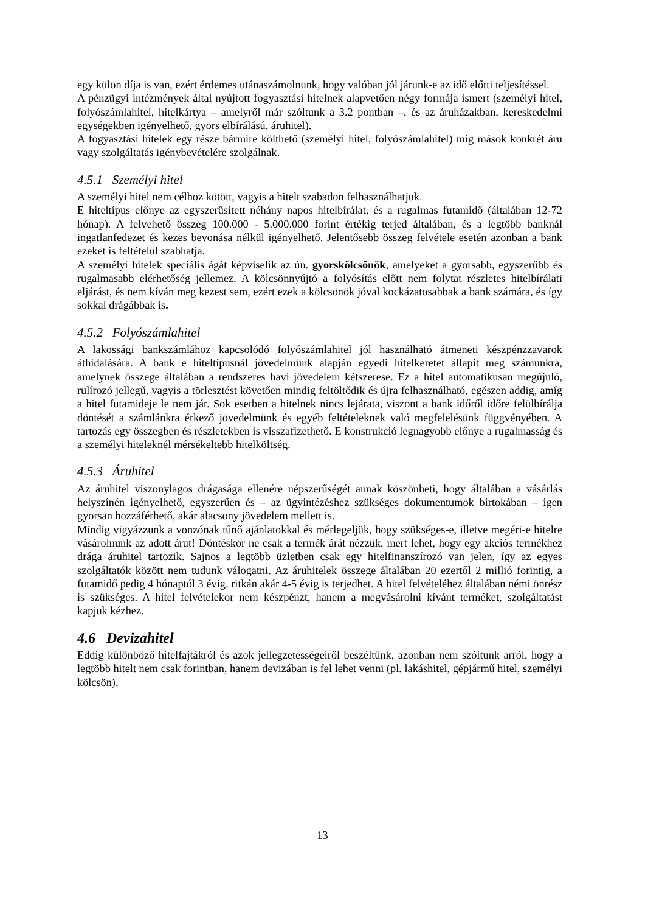egy külön díja is van, ezért érdemes utánaszámolnunk, hogy valóban jól járunk-e az idő előtti teljesítéssel.
A pénzügyi intézmények által nyújtott fogyasztási hitelnek alapvetően négy formája ismert (személyi hitel, folyószámlahitel, hitelkártya – amelyről már szóltunk a 3.2 pontban –, és az áruházakban, kereskedelmi egységekben igényelhető, gyors elbírálású, áruhitel).
A fogyasztási hitelek egy része bármire költhető (személyi hitel, folyószámlahitel) míg mások konkrét áru vagy szolgáltatás igénybevételére szolgálnak.
4.5.1 Személyi hitel
A személyi hitel nem célhoz kötött, vagyis a hitelt szabadon felhasználhatjuk.
E hiteltípus előnye az egyszerűsített néhány napos hitelbírálat, és a rugalmas futamidő (általában 12-72 hónap). A felvehető összeg 100.000 - 5.000.000 forint értékig terjed általában, és a legtöbb banknál ingatlanfedezet és kezes bevonása nélkül igényelhető. Jelentősebb összeg felvétele esetén azonban a bank ezeket is feltételül szabhatja.
A személyi hitelek speciális ágát képviselik az ún. gyorskölcsönök, amelyeket a gyorsabb, egyszerűbb és rugalmasabb elérhetőség jellemez. A kölcsönnyújtó a folyósítás előtt nem folytat részletes hitelbírálati eljárást, és nem kíván meg kezest sem, ezért ezek a kölcsönök jóval kockázatosabbak a bank számára, és így sokkal drágábbak is.
4.5.2 Folyószámlahitel
A lakossági bankszámlához kapcsolódó folyószámlahitel jól használható átmeneti készpénzzavarok áthidalására. A bank e hiteltípusnál jövedelmünk alapján egyedi hitelkeretet állapít meg számunkra, amelynek összege általában a rendszeres havi jövedelem kétszerese. Ez a hitel automatikusan megújuló, rulírozó jellegű, vagyis a törlesztést követően mindig feltöltődik és újra felhasználható, egészen addig, amíg a hitel futamideje le nem jár. Sok esetben a hitelnek nincs lejárata, viszont a bank időről időre felülbírálja döntését a számlánkra érkező jövedelmünk és egyéb feltételeknek való megfelelésünk függvényében. A tartozás egy összegben és részletekben is visszafizethető. E konstrukció legnagyobb előnye a rugalmasság és a személyi hiteleknél mérsékeltebb hitelköltség.
4.5.3 Áruhitel
Az áruhitel viszonylagos drágasága ellenére népszerűségét annak köszönheti, hogy általában a vásárlás helyszínén igényelhető, egyszerűen és – az ügyintézéshez szükséges dokumentumok birtokában – igen gyorsan hozzáférhető, akár alacsony jövedelem mellett is.
Mindig vigyázzunk a vonzónak tűnő ajánlatokkal és mérlegeljük, hogy szükséges-e, illetve megéri-e hitelre vásárolnunk az adott árut! Döntéskor ne csak a termék árát nézzük, mert lehet, hogy egy akciós termékhez drága áruhitel tartozik. Sajnos a legtöbb üzletben csak egy hitelfinanszírozó van jelen, így az egyes szolgáltatók között nem tudunk válogatni. Az áruhitelek összege általában 20 ezertől 2 millió forintig, a futamidő pedig 4 hónaptól 3 évig, ritkán akár 4-5 évig is terjedhet. A hitel felvételéhez általában némi önrész is szükséges. A hitel felvételekor nem készpénzt, hanem a megvásárolni kívánt terméket, szolgáltatást kapjuk kézhez.
4.6 Devizahitel
Eddig különböző hitelfajtákról és azok jellegzetességeiről beszéltünk, azonban nem szóltunk arról, hogy a legtöbb hitelt nem csak forintban, hanem devizában is fel lehet venni (pl. lakáshitel, gépjármű hitel, személyi kölcsön).
13